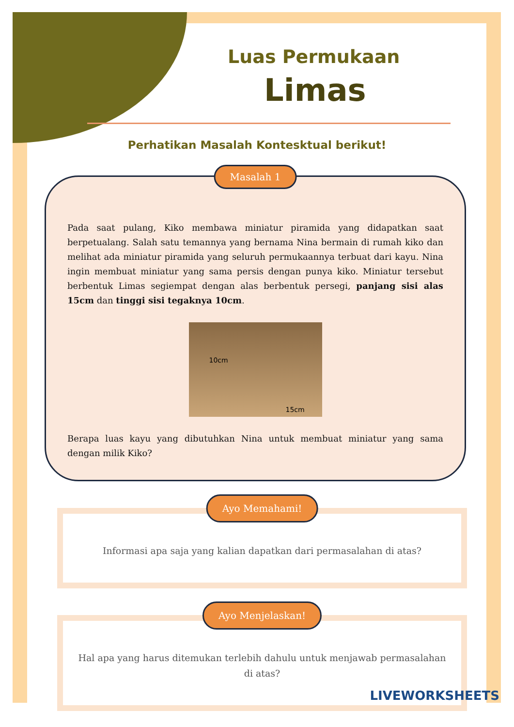Luas Permukaan
Limas
Perhatikan Masalah Kontesktual berikut!
Masalah 1
Pada saat pulang, Kiko membawa miniatur piramida yang didapatkan saat berpetualang. Salah satu temannya yang bernama Nina bermain di rumah kiko dan melihat ada miniatur piramida yang seluruh permukaannya terbuat dari kayu. Nina ingin membuat miniatur yang sama persis dengan punya kiko. Miniatur tersebut berbentuk Limas segiempat dengan alas berbentuk persegi, panjang sisi alas 15cm dan tinggi sisi tegaknya 10cm.
10cm
15cm
Berapa luas kayu yang dibutuhkan Nina untuk membuat miniatur yang sama dengan milik Kiko?
Ayo Memahami!
Informasi apa saja yang kalian dapatkan dari permasalahan di atas?
Ayo Menjelaskan!
Hal apa yang harus ditemukan terlebih dahulu untuk menjawab permasalahan di atas?
LIVEWORKSHEETS